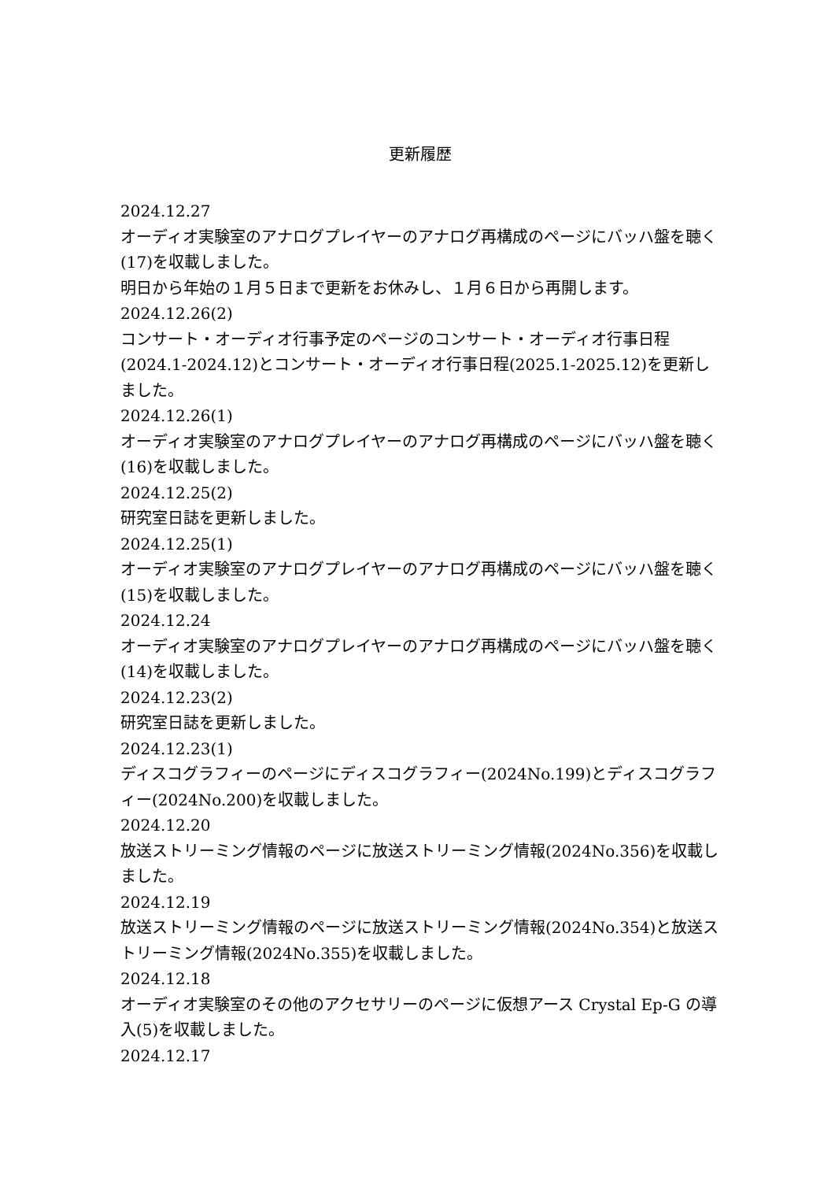更新履歴
2024.12.27
オーディオ実験室のアナログプレイヤーのアナログ再構成のページにバッハ盤を聴く(17)を収載しました。
明日から年始の１月５日まで更新をお休みし、１月６日から再開します。
2024.12.26(2)
コンサート・オーディオ行事予定のページのコンサート・オーディオ行事日程(2024.1-2024.12)とコンサート・オーディオ行事日程(2025.1-2025.12)を更新しました。
2024.12.26(1)
オーディオ実験室のアナログプレイヤーのアナログ再構成のページにバッハ盤を聴く(16)を収載しました。
2024.12.25(2)
研究室日誌を更新しました。
2024.12.25(1)
オーディオ実験室のアナログプレイヤーのアナログ再構成のページにバッハ盤を聴く(15)を収載しました。
2024.12.24
オーディオ実験室のアナログプレイヤーのアナログ再構成のページにバッハ盤を聴く(14)を収載しました。
2024.12.23(2)
研究室日誌を更新しました。
2024.12.23(1)
ディスコグラフィーのページにディスコグラフィー(2024No.199)とディスコグラフィー(2024No.200)を収載しました。
2024.12.20
放送ストリーミング情報のページに放送ストリーミング情報(2024No.356)を収載しました。
2024.12.19
放送ストリーミング情報のページに放送ストリーミング情報(2024No.354)と放送ストリーミング情報(2024No.355)を収載しました。
2024.12.18
オーディオ実験室のその他のアクセサリーのページに仮想アース Crystal Ep-G の導入(5)を収載しました。
2024.12.17